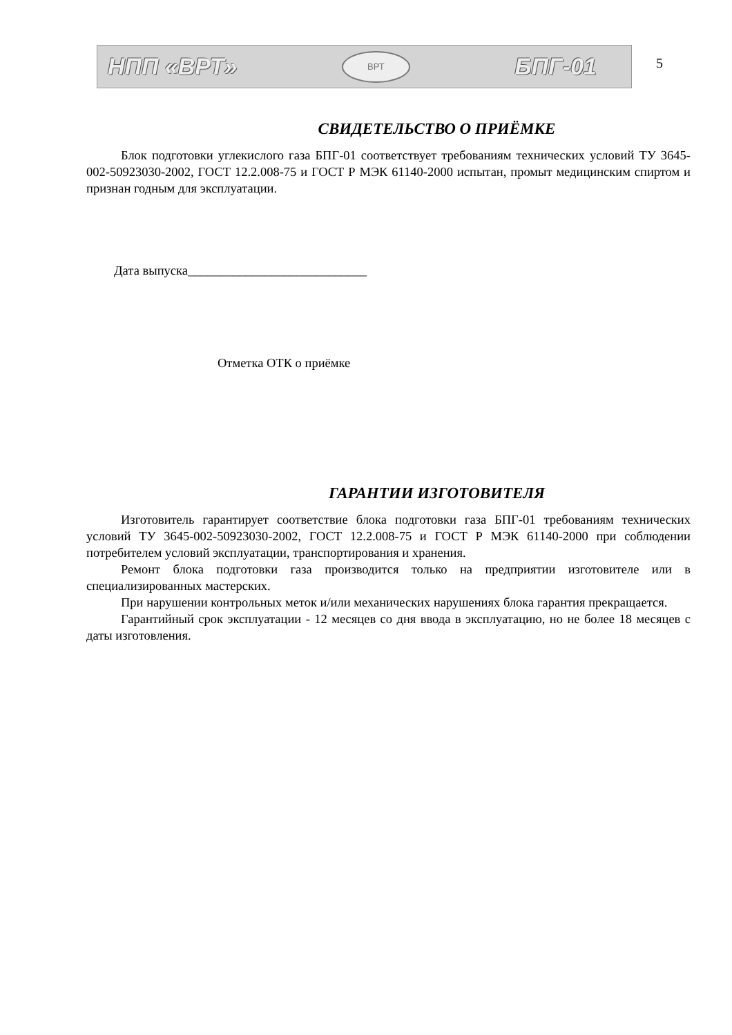НПП «ВРТ»
ВРТ
БПГ-01
5
СВИДЕТЕЛЬСТВО О ПРИЁМКЕ
Блок подготовки углекислого газа БПГ-01 соответствует требованиям технических условий ТУ 3645-002-50923030-2002, ГОСТ 12.2.008-75 и ГОСТ Р МЭК 61140-2000 испытан, промыт медицинским спиртом и признан годным для эксплуатации.
Дата выпуска____________________________
Отметка ОТК о приёмке
ГАРАНТИИ ИЗГОТОВИТЕЛЯ
Изготовитель гарантирует соответствие блока подготовки газа БПГ-01 требованиям технических условий ТУ 3645-002-50923030-2002, ГОСТ 12.2.008-75 и ГОСТ Р МЭК 61140-2000 при соблюдении потребителем условий эксплуатации, транспортирования и хранения.
Ремонт блока подготовки газа производится только на предприятии изготовителе или в специализированных мастерских.
При нарушении контрольных меток и/или механических нарушениях блока гарантия прекращается.
Гарантийный срок эксплуатации - 12 месяцев со дня ввода в эксплуатацию, но не более 18 месяцев с даты изготовления.